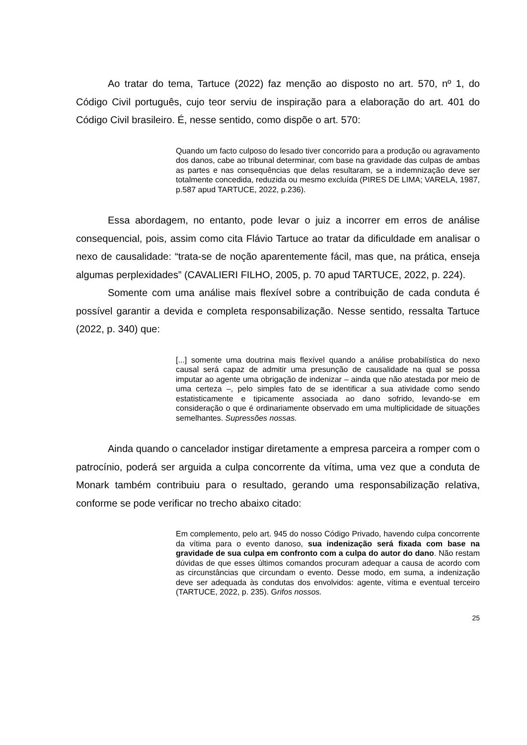Ao tratar do tema, Tartuce (2022) faz menção ao disposto no art. 570, nº 1, do Código Civil português, cujo teor serviu de inspiração para a elaboração do art. 401 do Código Civil brasileiro. É, nesse sentido, como dispõe o art. 570:
Quando um facto culposo do lesado tiver concorrido para a produção ou agravamento dos danos, cabe ao tribunal determinar, com base na gravidade das culpas de ambas as partes e nas consequências que delas resultaram, se a indemnização deve ser totalmente concedida, reduzida ou mesmo excluída (PIRES DE LIMA; VARELA, 1987, p.587 apud TARTUCE, 2022, p.236).
Essa abordagem, no entanto, pode levar o juiz a incorrer em erros de análise consequencial, pois, assim como cita Flávio Tartuce ao tratar da dificuldade em analisar o nexo de causalidade: “trata-se de noção aparentemente fácil, mas que, na prática, enseja algumas perplexidades” (CAVALIERI FILHO, 2005, p. 70 apud TARTUCE, 2022, p. 224).
Somente com uma análise mais flexível sobre a contribuição de cada conduta é possível garantir a devida e completa responsabilização. Nesse sentido, ressalta Tartuce (2022, p. 340) que:
[...] somente uma doutrina mais flexível quando a análise probabilística do nexo causal será capaz de admitir uma presunção de causalidade na qual se possa imputar ao agente uma obrigação de indenizar – ainda que não atestada por meio de uma certeza –, pelo simples fato de se identificar a sua atividade como sendo estatisticamente e tipicamente associada ao dano sofrido, levando-se em consideração o que é ordinariamente observado em uma multiplicidade de situações semelhantes. Supressões nossas.
Ainda quando o cancelador instigar diretamente a empresa parceira a romper com o patrocínio, poderá ser arguida a culpa concorrente da vítima, uma vez que a conduta de Monark também contribuiu para o resultado, gerando uma responsabilização relativa, conforme se pode verificar no trecho abaixo citado:
Em complemento, pelo art. 945 do nosso Código Privado, havendo culpa concorrente da vítima para o evento danoso, sua indenização será fixada com base na gravidade de sua culpa em confronto com a culpa do autor do dano. Não restam dúvidas de que esses últimos comandos procuram adequar a causa de acordo com as circunstâncias que circundam o evento. Desse modo, em suma, a indenização deve ser adequada às condutas dos envolvidos: agente, vítima e eventual terceiro (TARTUCE, 2022, p. 235). Grifos nossos.
25